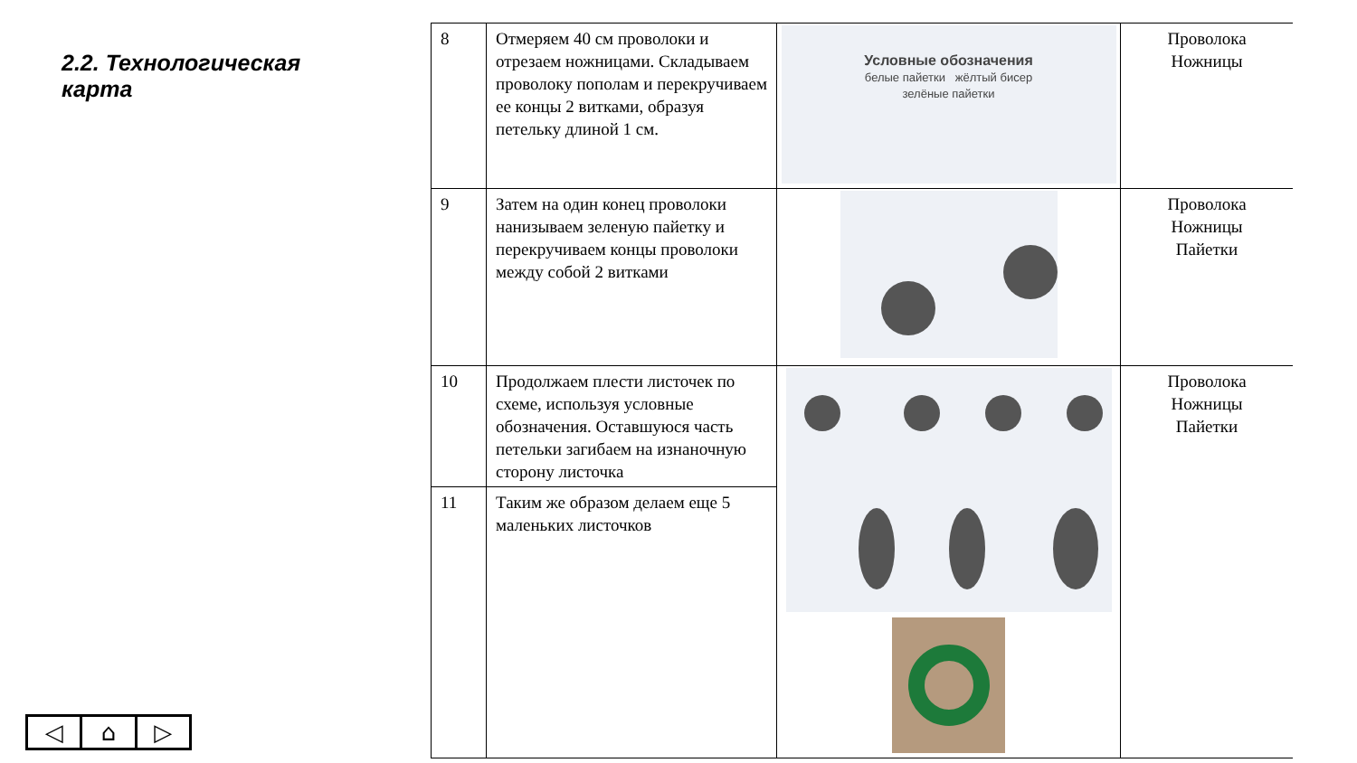2.2. Технологическая карта
| 8 | Отмеряем 40 см проволоки и отрезаем ножницами. Складываем проволоку пополам и перекручиваем ее концы 2 витками, образуя петельку длиной 1 см. | Условные обозначения белые пайетки жёлтый бисер зелёные пайетки | Проволока Ножницы |
| 9 | Затем на один конец проволоки нанизываем зеленую пайетку и перекручиваем концы проволоки между собой 2 витками | | Проволока Ножницы Пайетки |
| 10 | Продолжаем плести листочек по схеме, используя условные обозначения. Оставшуюся часть петельки загибаем на изнаночную сторону листочка | | Проволока Ножницы Пайетки |
| 11 | Таким же образом делаем еще 5 маленьких листочков | | |
◁ ⌂ ▷